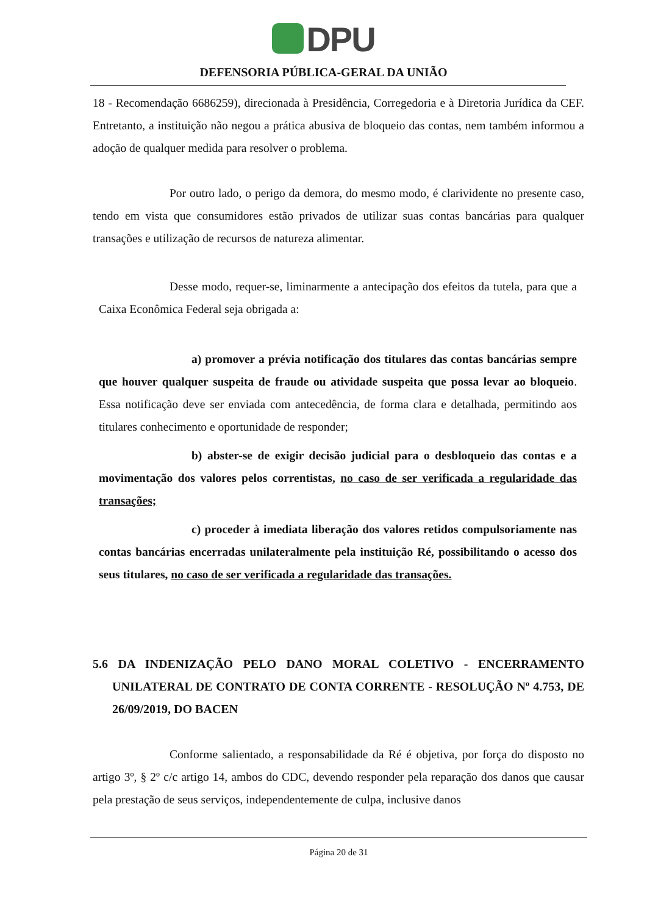DPU
DEFENSORIA PÚBLICA-GERAL DA UNIÃO
18 - Recomendação 6686259), direcionada à Presidência, Corregedoria e à Diretoria Jurídica da CEF. Entretanto, a instituição não negou a prática abusiva de bloqueio das contas, nem também informou a adoção de qualquer medida para resolver o problema.
Por outro lado, o perigo da demora, do mesmo modo, é clarividente no presente caso, tendo em vista que consumidores estão privados de utilizar suas contas bancárias para qualquer transações e utilização de recursos de natureza alimentar.
Desse modo, requer-se, liminarmente a antecipação dos efeitos da tutela, para que a Caixa Econômica Federal seja obrigada a:
a) promover a prévia notificação dos titulares das contas bancárias sempre que houver qualquer suspeita de fraude ou atividade suspeita que possa levar ao bloqueio. Essa notificação deve ser enviada com antecedência, de forma clara e detalhada, permitindo aos titulares conhecimento e oportunidade de responder;
b) abster-se de exigir decisão judicial para o desbloqueio das contas e a movimentação dos valores pelos correntistas, no caso de ser verificada a regularidade das transações;
c) proceder à imediata liberação dos valores retidos compulsoriamente nas contas bancárias encerradas unilateralmente pela instituição Ré, possibilitando o acesso dos seus titulares, no caso de ser verificada a regularidade das transações.
5.6 DA INDENIZAÇÃO PELO DANO MORAL COLETIVO - ENCERRAMENTO UNILATERAL DE CONTRATO DE CONTA CORRENTE - RESOLUÇÃO Nº 4.753, DE 26/09/2019, DO BACEN
Conforme salientado, a responsabilidade da Ré é objetiva, por força do disposto no artigo 3º, § 2º c/c artigo 14, ambos do CDC, devendo responder pela reparação dos danos que causar pela prestação de seus serviços, independentemente de culpa, inclusive danos
Página 20 de 31